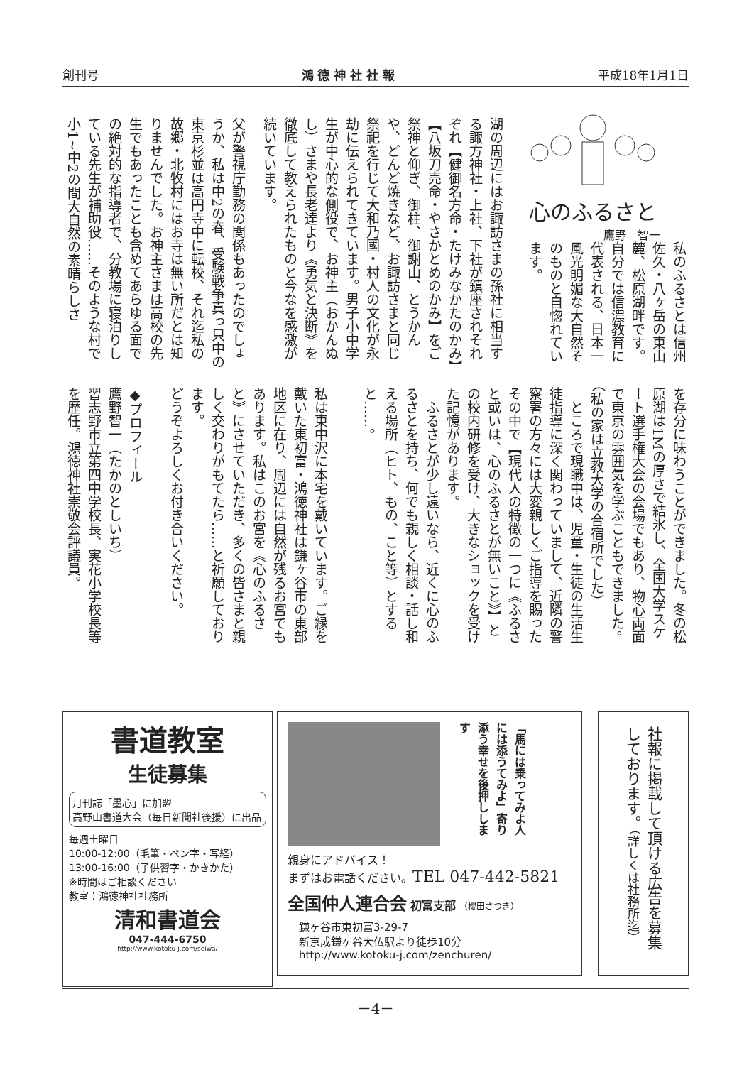創刊号 鴻 徳 神 社 社 報 平成18年1月1日
心のふるさと
鷹野　智一
私のふるさとは信州佐久・八ヶ岳の東山麓、松原湖畔です。自分では信濃教育に代表される、日本一風光明媚な大自然そのものと自惚れています。
湖の周辺にはお諏訪さまの孫社に相当する諏方神社・上社、下社が鎮座されそれぞれ【健御名方命・たけみなかたのかみ】【八坂刀売命・やさかとめのかみ】をご祭神と仰ぎ、御柱、御謝山、とうかんや、どんど焼きなど、お諏訪さまと同じ祭祀を行じて大和乃國・村人の文化が永劫に伝えられてきています。男子小中学生が中心的な側役で、お神主（おかんぬし）さまや長老達より《勇気と決断》を徹底して教えられたものと今なを感激が続いています。
父が警視庁勤務の関係もあったのでしょうか、私は中2の春、受験戦争真っ只中の東京杉並は高円寺中に転校、それ迄私の故郷・北牧村にはお寺は無い所だとは知りませんでした。お神主さまは高校の先生でもあったことも含めてあらゆる面での絶対的な指導者で、分教場に寝泊りしている先生が補助役……そのような村で小1~中2の間大自然の素晴らしさ
を存分に味わうことができました。冬の松原湖は1Mの厚さで結氷し、全国大学スケート選手権大会の会場でもあり、物心両面で東京の雰囲気を学ぶこともできました。（私の家は立教大学の合宿所でした）
　ところで現職中は、児童・生徒の生活生徒指導に深く関わっていまして、近隣の警察署の方々には大変親しくご指導を賜ったその中で【現代人の特徴の一つに《ふるさと或いは、心のふるさとが無いこと》】との校内研修を受け、大きなショックを受けた記憶があります。
　ふるさとが少し遠いなら、近くに心のふるさとを持ち、何でも親しく相談・話し和える場所（ヒト、もの、こと等）とすると……。
私は東中沢に本宅を戴いています。ご縁を戴いた東初富・鴻徳神社は鎌ヶ谷市の東部地区に在り、周辺には自然が残るお宮でもあります。私はこのお宮を《心のふるさと》にさせていただき、多くの皆さまと親しく交わりがもてたら……と祈願しております。
どうぞよろしくお付き合いください。
◆プロフィール
鷹野智一（たかのとしいち）
習志野市立第四中学校長、実花小学校長等を歴任。鴻徳神社崇敬会評議員。
書道教室
生徒募集
月刊誌「墨心」に加盟
高野山書道大会（毎日新聞社後援）に出品
毎週土曜日
10:00-12:00（毛筆・ペン字・写経）
13:00-16:00（子供習字・かきかた）
※時間はご相談ください
教室：鴻徳神社社務所
清和書道会
047-444-6750
http://www.kotoku-j.com/seiwa/
「馬には乗ってみよ人には添うてみよ」寄り添う幸せを後押しします
親身にアドバイス！
まずはお電話ください。TEL 047-442-5821
全国仲人連合会 初富支部 （櫻田さつき）
鎌ヶ谷市東初富3-29-7
新京成鎌ヶ谷大仏駅より徒歩10分
http://www.kotoku-j.com/zenchuren/
社報に掲載して頂ける広告を募集しております。（詳しくは社務所迄）
－4－